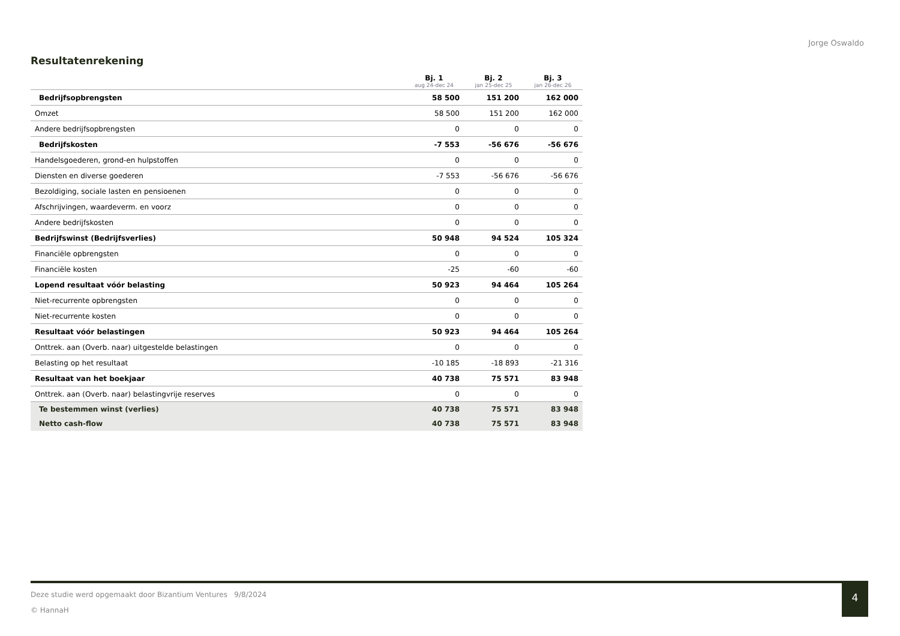Jorge Oswaldo
Resultatenrekening
| | Bj. 1 aug 24-dec 24 | Bj. 2 jan 25-dec 25 | Bj. 3 jan 26-dec 26 |
| --- | --- | --- | --- |
| Bedrijfsopbrengsten | 58 500 | 151 200 | 162 000 |
| Omzet | 58 500 | 151 200 | 162 000 |
| Andere bedrijfsopbrengsten | 0 | 0 | 0 |
| Bedrijfskosten | -7 553 | -56 676 | -56 676 |
| Handelsgoederen, grond-en hulpstoffen | 0 | 0 | 0 |
| Diensten en diverse goederen | -7 553 | -56 676 | -56 676 |
| Bezoldiging, sociale lasten en pensioenen | 0 | 0 | 0 |
| Afschrijvingen, waardeverm. en voorz | 0 | 0 | 0 |
| Andere bedrijfskosten | 0 | 0 | 0 |
| Bedrijfswinst (Bedrijfsverlies) | 50 948 | 94 524 | 105 324 |
| Financiële opbrengsten | 0 | 0 | 0 |
| Financiële kosten | -25 | -60 | -60 |
| Lopend resultaat vóór belasting | 50 923 | 94 464 | 105 264 |
| Niet-recurrente opbrengsten | 0 | 0 | 0 |
| Niet-recurrente kosten | 0 | 0 | 0 |
| Resultaat vóór belastingen | 50 923 | 94 464 | 105 264 |
| Onttrek. aan (Overb. naar) uitgestelde belastingen | 0 | 0 | 0 |
| Belasting op het resultaat | -10 185 | -18 893 | -21 316 |
| Resultaat van het boekjaar | 40 738 | 75 571 | 83 948 |
| Onttrek. aan (Overb. naar) belastingvrije reserves | 0 | 0 | 0 |
| Te bestemmen winst (verlies) | 40 738 | 75 571 | 83 948 |
| Netto cash-flow | 40 738 | 75 571 | 83 948 |
Deze studie werd opgemaakt door Bizantium Ventures 9/8/2024
© HannaH
4